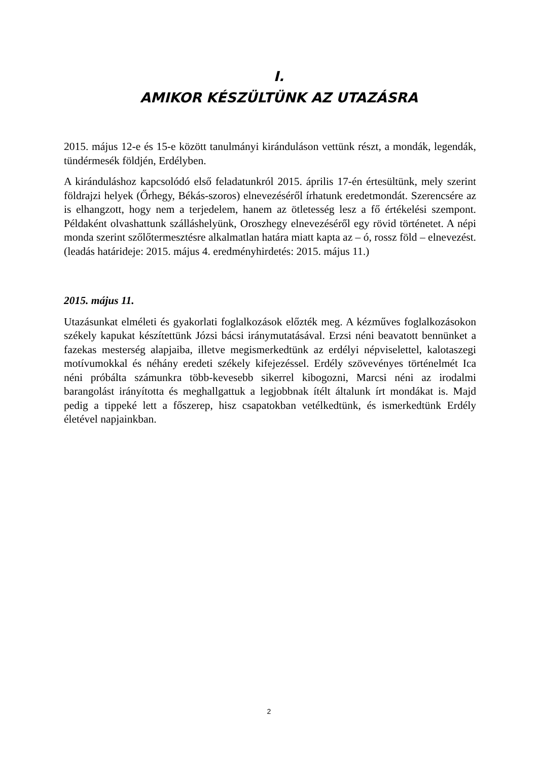I.
AMIKOR KÉSZÜLTÜNK AZ UTAZÁSRA
2015. május 12-e és 15-e között tanulmányi kiránduláson vettünk részt, a mondák, legendák, tündérmesék földjén, Erdélyben.
A kiránduláshoz kapcsolódó első feladatunkról 2015. április 17-én értesültünk, mely szerint földrajzi helyek (Őrhegy, Békás-szoros) elnevezéséről írhatunk eredetmondát. Szerencsére az is elhangzott, hogy nem a terjedelem, hanem az ötletesség lesz a fő értékelési szempont. Példaként olvashattunk szálláshelyünk, Oroszhegy elnevezéséről egy rövid történetet. A népi monda szerint szőlőtermesztésre alkalmatlan határa miatt kapta az – ó, rossz föld – elnevezést. (leadás határideje: 2015. május 4. eredményhirdetés: 2015. május 11.)
2015. május 11.
Utazásunkat elméleti és gyakorlati foglalkozások előzték meg. A kézműves foglalkozásokon székely kapukat készítettünk Józsi bácsi iránymutatásával. Erzsi néni beavatott bennünket a fazekas mesterség alapjaiba, illetve megismerkedtünk az erdélyi népviselettel, kalotaszegi motívumokkal és néhány eredeti székely kifejezéssel. Erdély szövevényes történelmét Ica néni próbálta számunkra több-kevesebb sikerrel kibogozni, Marcsi néni az irodalmi barangolást irányította és meghallgattuk a legjobbnak ítélt általunk írt mondákat is. Majd pedig a tippeké lett a főszerep, hisz csapatokban vetélkedtünk, és ismerkedtünk Erdély életével napjainkban.
2